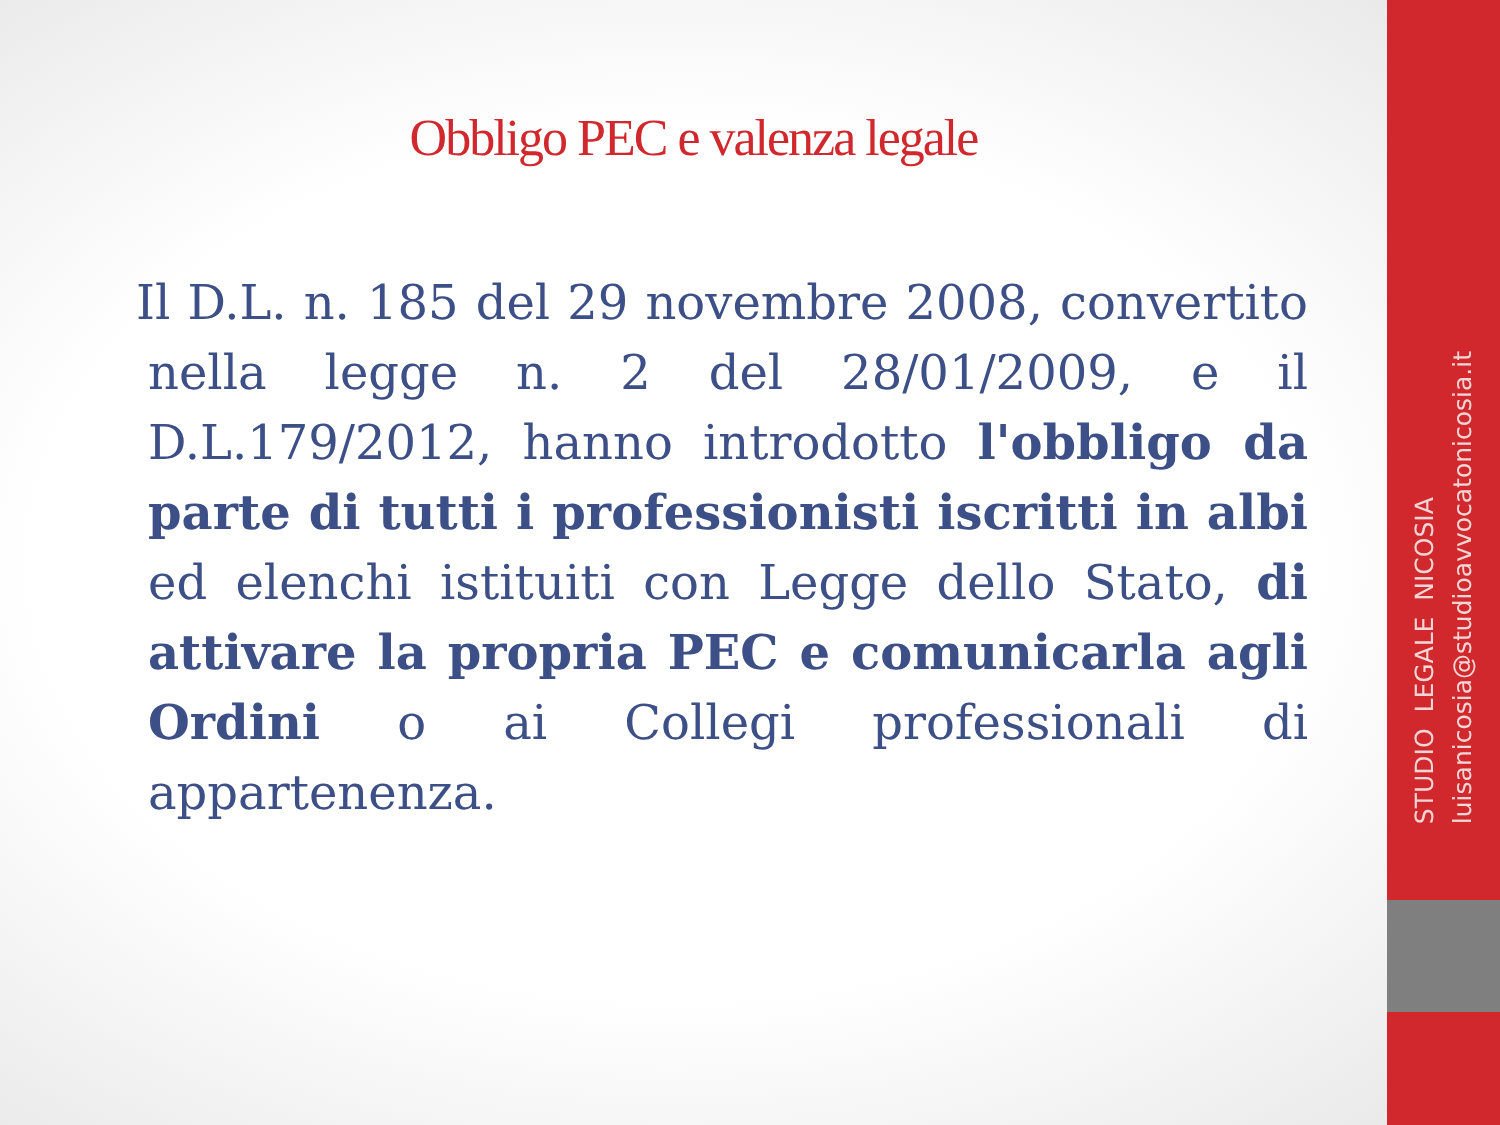Obbligo PEC e valenza legale
Il D.L. n. 185 del 29 novembre 2008, convertito nella legge n. 2 del 28/01/2009, e il D.L.179/2012, hanno introdotto l'obbligo da parte di tutti i professionisti iscritti in albi ed elenchi istituiti con Legge dello Stato, di attivare la propria PEC e comunicarla agli Ordini o ai Collegi professionali di appartenenza.
STUDIO LEGALE NICOSIA
luisanicosia@studioavvocatonicosia.it